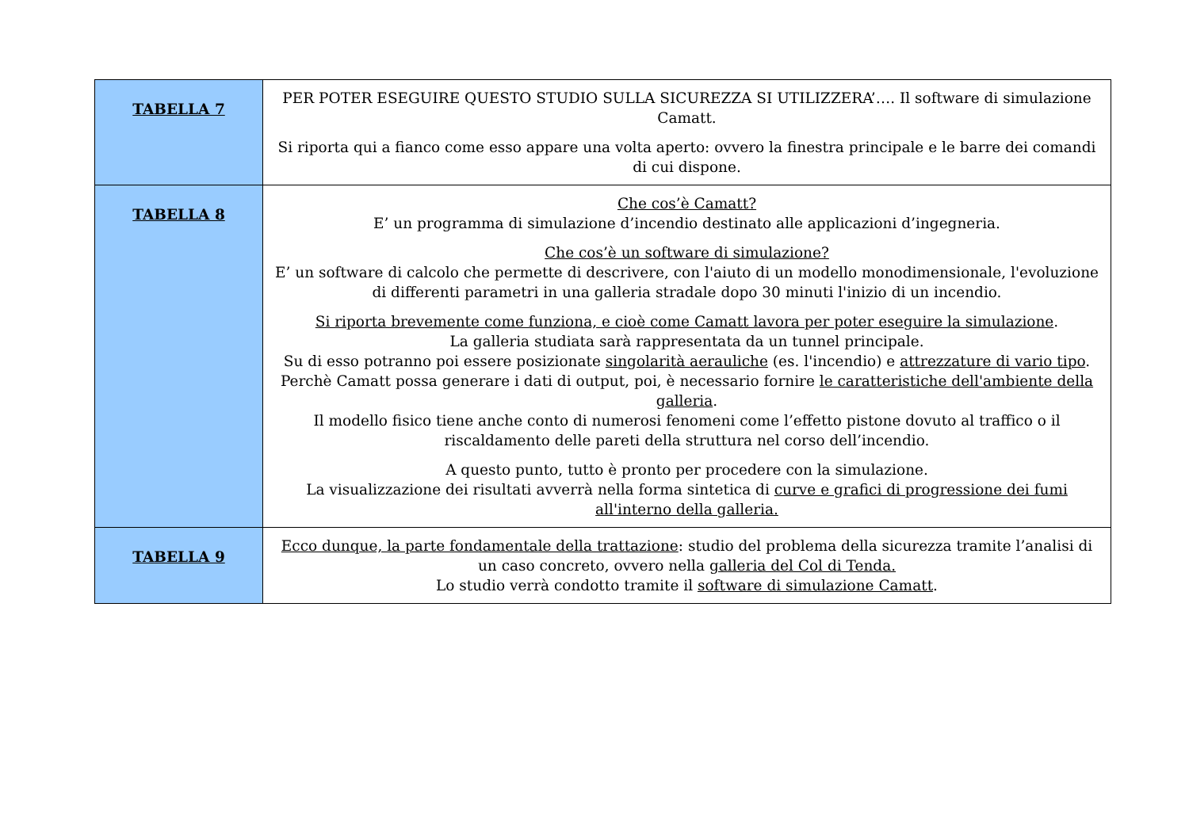| TABELLA 7 | PER POTER ESEGUIRE QUESTO STUDIO SULLA SICUREZZA SI UTILIZZERA’…. Il software di simulazione Camatt. Si riporta qui a fianco come esso appare una volta aperto: ovvero la finestra principale e le barre dei comandi di cui dispone. |
| TABELLA 8 | Che cos’è Camatt? E’ un programma di simulazione d’incendio destinato alle applicazioni d’ingegneria. Che cos’è un software di simulazione? E’ un software di calcolo che permette di descrivere, con l'aiuto di un modello monodimensionale, l'evoluzione di differenti parametri in una galleria stradale dopo 30 minuti l'inizio di un incendio. Si riporta brevemente come funziona, e cioè come Camatt lavora per poter eseguire la simulazione . La galleria studiata sarà rappresentata da un tunnel principale. Su di esso potranno poi essere posizionate singolarità aerauliche (es. l'incendio) e attrezzature di vario tipo . Perchè Camatt possa generare i dati di output, poi, è necessario fornire le caratteristiche dell'ambiente della galleria . Il modello fisico tiene anche conto di numerosi fenomeni come l’effetto pistone dovuto al traffico o il riscaldamento delle pareti della struttura nel corso dell’incendio. A questo punto, tutto è pronto per procedere con la simulazione. La visualizzazione dei risultati avverrà nella forma sintetica di curve e grafici di progressione dei fumi all'interno della galleria. |
| TABELLA 9 | Ecco dunque, la parte fondamentale della trattazione : studio del problema della sicurezza tramite l’analisi di un caso concreto, ovvero nella galleria del Col di Tenda. Lo studio verrà condotto tramite il software di simulazione Camatt . |